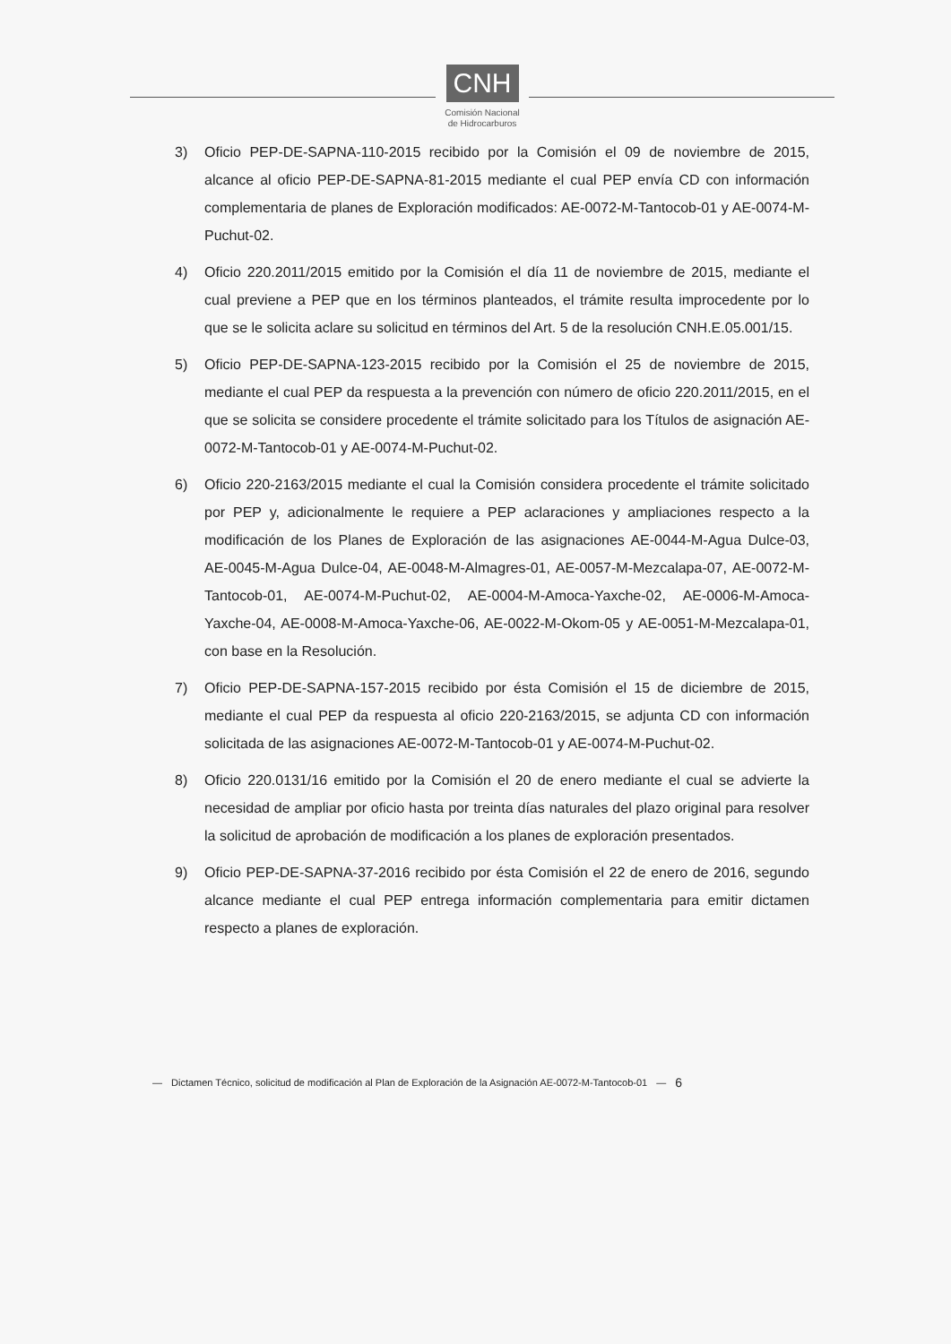CNH
Comisión Nacional
de Hidrocarburos
3) Oficio PEP-DE-SAPNA-110-2015 recibido por la Comisión el 09 de noviembre de 2015, alcance al oficio PEP-DE-SAPNA-81-2015 mediante el cual PEP envía CD con información complementaria de planes de Exploración modificados: AE-0072-M-Tantocob-01 y AE-0074-M-Puchut-02.
4) Oficio 220.2011/2015 emitido por la Comisión el día 11 de noviembre de 2015, mediante el cual previene a PEP que en los términos planteados, el trámite resulta improcedente por lo que se le solicita aclare su solicitud en términos del Art. 5 de la resolución CNH.E.05.001/15.
5) Oficio PEP-DE-SAPNA-123-2015 recibido por la Comisión el 25 de noviembre de 2015, mediante el cual PEP da respuesta a la prevención con número de oficio 220.2011/2015, en el que se solicita se considere procedente el trámite solicitado para los Títulos de asignación AE-0072-M-Tantocob-01 y AE-0074-M-Puchut-02.
6) Oficio 220-2163/2015 mediante el cual la Comisión considera procedente el trámite solicitado por PEP y, adicionalmente le requiere a PEP aclaraciones y ampliaciones respecto a la modificación de los Planes de Exploración de las asignaciones AE-0044-M-Agua Dulce-03, AE-0045-M-Agua Dulce-04, AE-0048-M-Almagres-01, AE-0057-M-Mezcalapa-07, AE-0072-M-Tantocob-01, AE-0074-M-Puchut-02, AE-0004-M-Amoca-Yaxche-02, AE-0006-M-Amoca-Yaxche-04, AE-0008-M-Amoca-Yaxche-06, AE-0022-M-Okom-05 y AE-0051-M-Mezcalapa-01, con base en la Resolución.
7) Oficio PEP-DE-SAPNA-157-2015 recibido por ésta Comisión el 15 de diciembre de 2015, mediante el cual PEP da respuesta al oficio 220-2163/2015, se adjunta CD con información solicitada de las asignaciones AE-0072-M-Tantocob-01 y AE-0074-M-Puchut-02.
8) Oficio 220.0131/16 emitido por la Comisión el 20 de enero mediante el cual se advierte la necesidad de ampliar por oficio hasta por treinta días naturales del plazo original para resolver la solicitud de aprobación de modificación a los planes de exploración presentados.
9) Oficio PEP-DE-SAPNA-37-2016 recibido por ésta Comisión el 22 de enero de 2016, segundo alcance mediante el cual PEP entrega información complementaria para emitir dictamen respecto a planes de exploración.
— Dictamen Técnico, solicitud de modificación al Plan de Exploración de la Asignación AE-0072-M-Tantocob-01 — 6